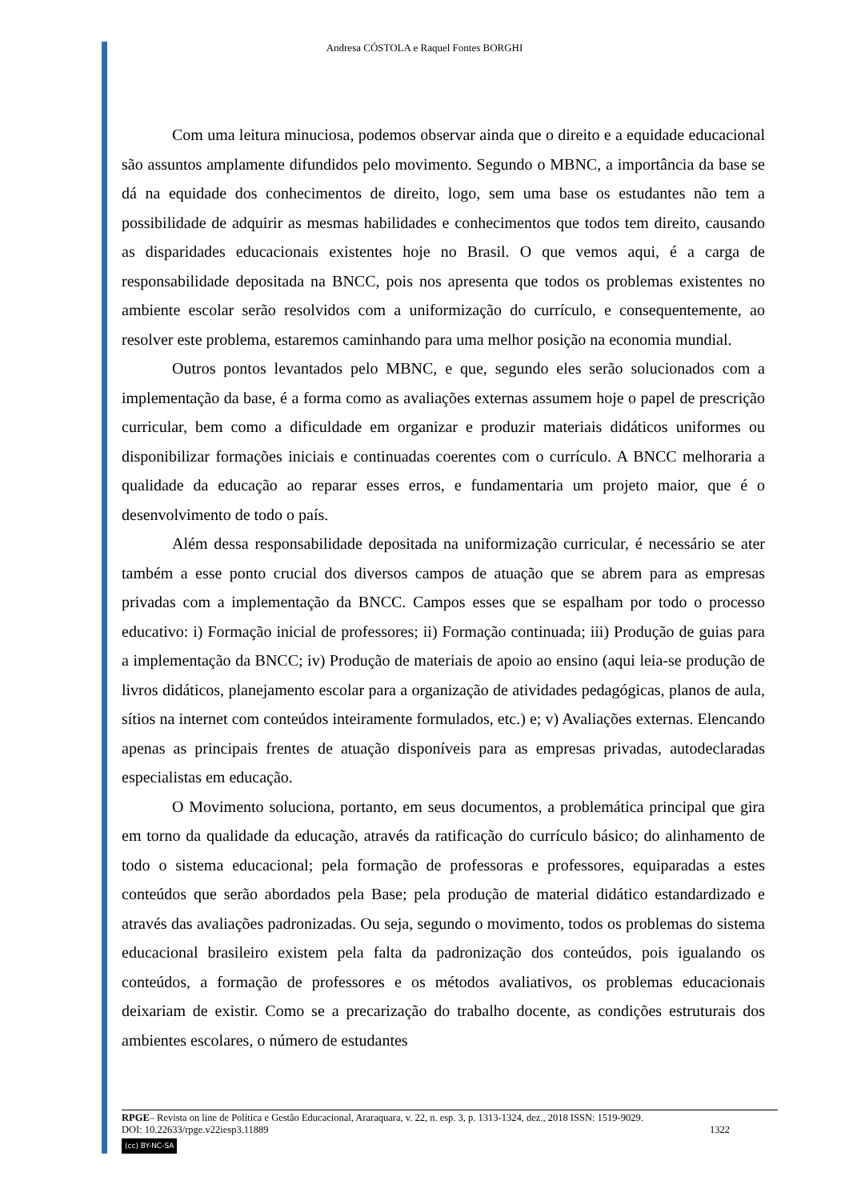Andresa CÓSTOLA e Raquel Fontes BORGHI
Com uma leitura minuciosa, podemos observar ainda que o direito e a equidade educacional são assuntos amplamente difundidos pelo movimento. Segundo o MBNC, a importância da base se dá na equidade dos conhecimentos de direito, logo, sem uma base os estudantes não tem a possibilidade de adquirir as mesmas habilidades e conhecimentos que todos tem direito, causando as disparidades educacionais existentes hoje no Brasil. O que vemos aqui, é a carga de responsabilidade depositada na BNCC, pois nos apresenta que todos os problemas existentes no ambiente escolar serão resolvidos com a uniformização do currículo, e consequentemente, ao resolver este problema, estaremos caminhando para uma melhor posição na economia mundial.
Outros pontos levantados pelo MBNC, e que, segundo eles serão solucionados com a implementação da base, é a forma como as avaliações externas assumem hoje o papel de prescrição curricular, bem como a dificuldade em organizar e produzir materiais didáticos uniformes ou disponibilizar formações iniciais e continuadas coerentes com o currículo. A BNCC melhoraria a qualidade da educação ao reparar esses erros, e fundamentaria um projeto maior, que é o desenvolvimento de todo o país.
Além dessa responsabilidade depositada na uniformização curricular, é necessário se ater também a esse ponto crucial dos diversos campos de atuação que se abrem para as empresas privadas com a implementação da BNCC. Campos esses que se espalham por todo o processo educativo: i) Formação inicial de professores; ii) Formação continuada; iii) Produção de guias para a implementação da BNCC; iv) Produção de materiais de apoio ao ensino (aqui leia-se produção de livros didáticos, planejamento escolar para a organização de atividades pedagógicas, planos de aula, sítios na internet com conteúdos inteiramente formulados, etc.) e; v) Avaliações externas. Elencando apenas as principais frentes de atuação disponíveis para as empresas privadas, autodeclaradas especialistas em educação.
O Movimento soluciona, portanto, em seus documentos, a problemática principal que gira em torno da qualidade da educação, através da ratificação do currículo básico; do alinhamento de todo o sistema educacional; pela formação de professoras e professores, equiparadas a estes conteúdos que serão abordados pela Base; pela produção de material didático estandardizado e através das avaliações padronizadas. Ou seja, segundo o movimento, todos os problemas do sistema educacional brasileiro existem pela falta da padronização dos conteúdos, pois igualando os conteúdos, a formação de professores e os métodos avaliativos, os problemas educacionais deixariam de existir. Como se a precarização do trabalho docente, as condições estruturais dos ambientes escolares, o número de estudantes
RPGE– Revista on line de Política e Gestão Educacional, Araraquara, v. 22, n. esp. 3, p. 1313-1324, dez., 2018 ISSN: 1519-9029.
DOI: 10.22633/rpge.v22iesp3.11889 1322
(cc) BY-NC-SA